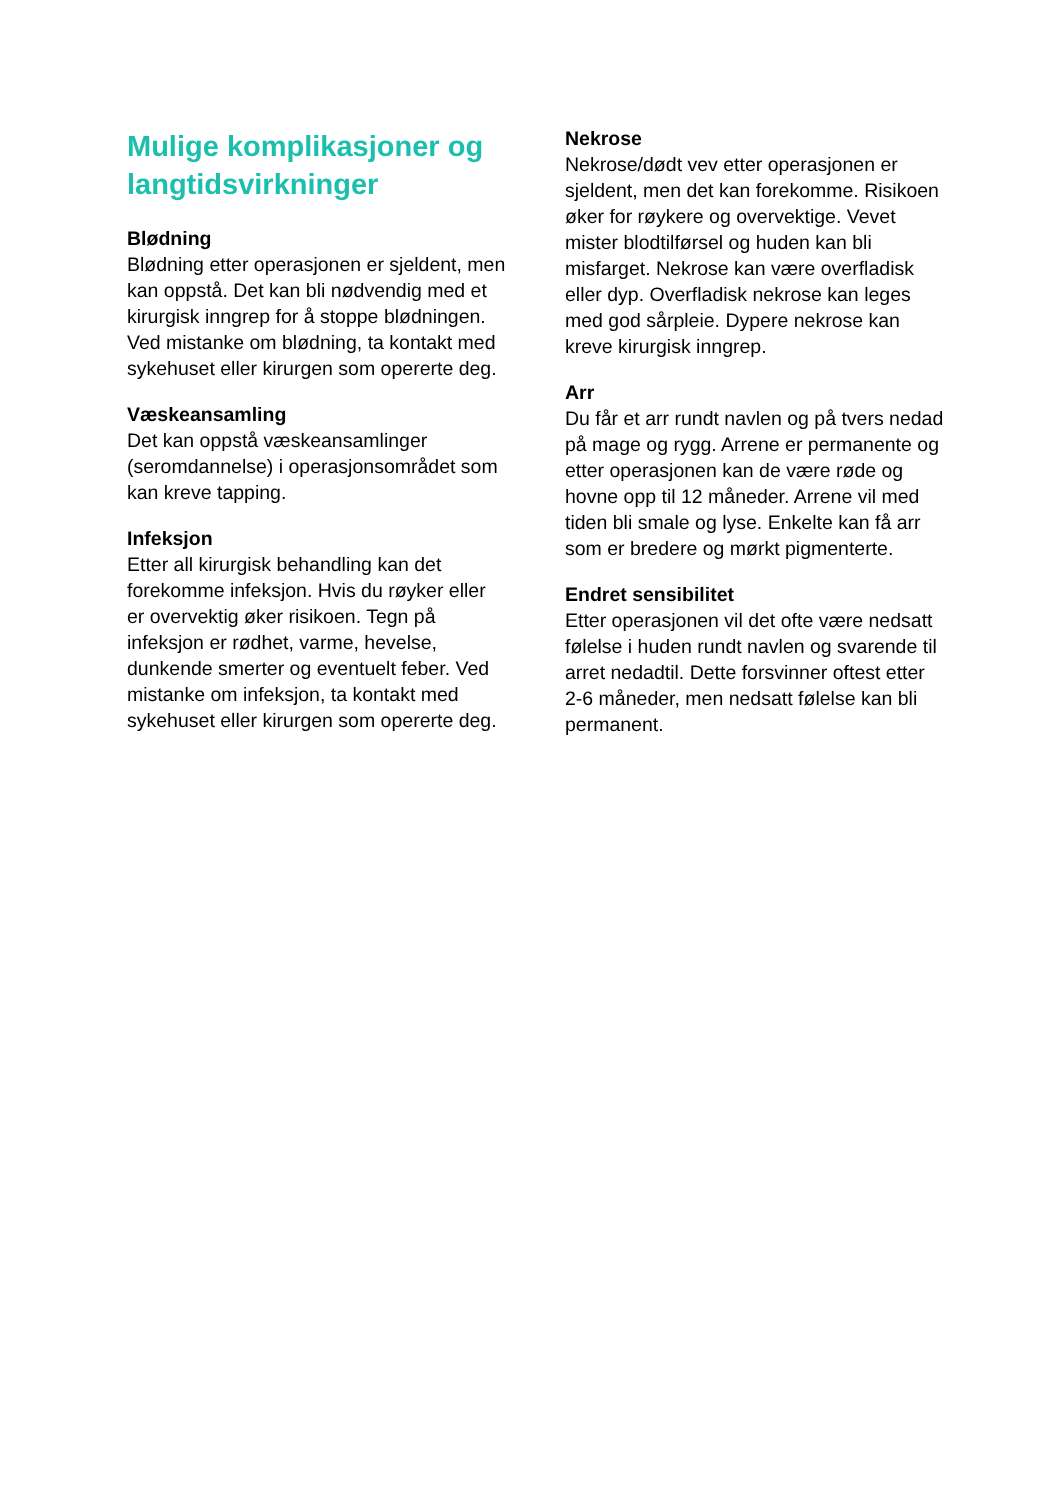Mulige komplikasjoner og langtidsvirkninger
Blødning
Blødning etter operasjonen er sjeldent, men kan oppstå. Det kan bli nødvendig med et kirurgisk inngrep for å stoppe blødningen. Ved mistanke om blødning, ta kontakt med sykehuset eller kirurgen som opererte deg.
Væskeansamling
Det kan oppstå væskeansamlinger (seromdannelse) i operasjonsområdet som kan kreve tapping.
Infeksjon
Etter all kirurgisk behandling kan det forekomme infeksjon. Hvis du røyker eller er overvektig øker risikoen. Tegn på infeksjon er rødhet, varme, hevelse, dunkende smerter og eventuelt feber. Ved mistanke om infeksjon, ta kontakt med sykehuset eller kirurgen som opererte deg.
Nekrose
Nekrose/dødt vev etter operasjonen er sjeldent, men det kan forekomme. Risikoen øker for røykere og overvektige. Vevet mister blodtilførsel og huden kan bli misfarget. Nekrose kan være overfladisk eller dyp. Overfladisk nekrose kan leges med god sårpleie. Dypere nekrose kan kreve kirurgisk inngrep.
Arr
Du får et arr rundt navlen og på tvers nedad på mage og rygg. Arrene er permanente og etter operasjonen kan de være røde og hovne opp til 12 måneder. Arrene vil med tiden bli smale og lyse. Enkelte kan få arr som er bredere og mørkt pigmenterte.
Endret sensibilitet
Etter operasjonen vil det ofte være nedsatt følelse i huden rundt navlen og svarende til arret nedadtil. Dette forsvinner oftest etter 2-6 måneder, men nedsatt følelse kan bli permanent.